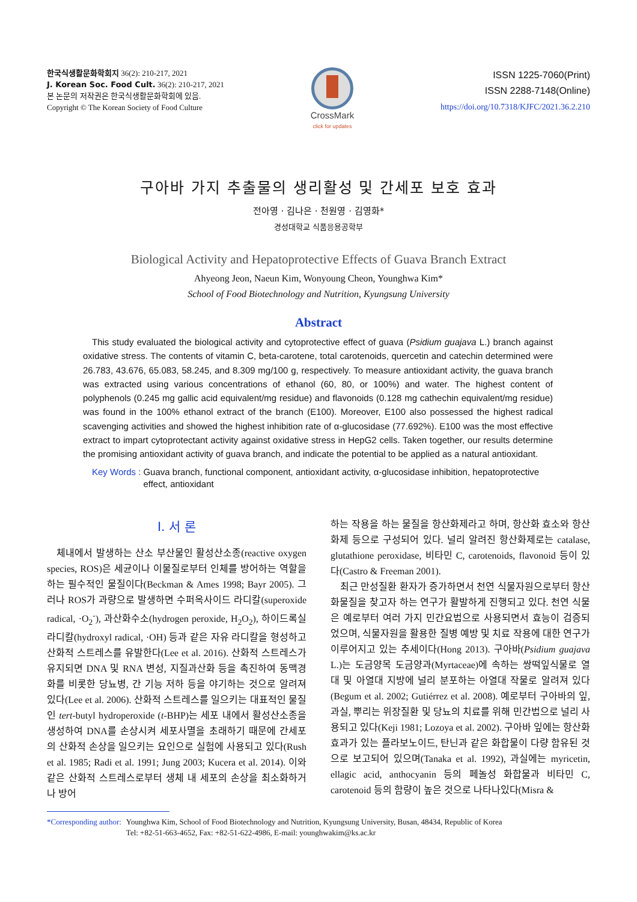한국식생활문화학회지 36(2): 210-217, 2021
J. Korean Soc. Food Cult. 36(2): 210-217, 2021
본 논문의 저작권은 한국식생활문화학회에 있음.
Copyright © The Korean Society of Food Culture
CrossMark
click for updates
ISSN 1225-7060(Print)
ISSN 2288-7148(Online)
https://doi.org/10.7318/KJFC/2021.36.2.210
구아바 가지 추출물의 생리활성 및 간세포 보호 효과
전아영 · 김나은 · 천원영 · 김영화*
경성대학교 식품응용공학부
Biological Activity and Hepatoprotective Effects of Guava Branch Extract
Ahyeong Jeon, Naeun Kim, Wonyoung Cheon, Younghwa Kim*
School of Food Biotechnology and Nutrition, Kyungsung University
Abstract
This study evaluated the biological activity and cytoprotective effect of guava (Psidium guajava L.) branch against oxidative stress. The contents of vitamin C, beta-carotene, total carotenoids, quercetin and catechin determined were 26.783, 43.676, 65.083, 58.245, and 8.309 mg/100 g, respectively. To measure antioxidant activity, the guava branch was extracted using various concentrations of ethanol (60, 80, or 100%) and water. The highest content of polyphenols (0.245 mg gallic acid equivalent/mg residue) and flavonoids (0.128 mg cathechin equivalent/mg residue) was found in the 100% ethanol extract of the branch (E100). Moreover, E100 also possessed the highest radical scavenging activities and showed the highest inhibition rate of α-glucosidase (77.692%). E100 was the most effective extract to impart cytoprotectant activity against oxidative stress in HepG2 cells. Taken together, our results determine the promising antioxidant activity of guava branch, and indicate the potential to be applied as a natural antioxidant.
Key Words : Guava branch, functional component, antioxidant activity, α-glucosidase inhibition, hepatoprotective effect, antioxidant
I. 서 론
체내에서 발생하는 산소 부산물인 활성산소종(reactive oxygen species, ROS)은 세균이나 이물질로부터 인체를 방어하는 역할을 하는 필수적인 물질이다(Beckman & Ames 1998; Bayr 2005). 그러나 ROS가 과량으로 발생하면 수퍼옥사이드 라디칼(superoxide radical, ·O<sub>2</sub><sup>-</sup>), 과산화수소(hydrogen peroxide, H<sub>2</sub>O<sub>2</sub>), 하이드록실 라디칼(hydroxyl radical, ·OH) 등과 같은 자유 라디칼을 형성하고 산화적 스트레스를 유발한다(Lee et al. 2016). 산화적 스트레스가 유지되면 DNA 및 RNA 변성, 지질과산화 등을 촉진하여 동맥경화를 비롯한 당뇨병, 간 기능 저하 등을 야기하는 것으로 알려져 있다(Lee et al. 2006). 산화적 스트레스를 일으키는 대표적인 물질인 tert-butyl hydroperoxide (t-BHP)는 세포 내에서 활성산소종을 생성하여 DNA를 손상시켜 세포사멸을 초래하기 때문에 간세포의 산화적 손상을 일으키는 요인으로 실험에 사용되고 있다(Rush et al. 1985; Radi et al. 1991; Jung 2003; Kucera et al. 2014). 이와 같은 산화적 스트레스로부터 생체 내 세포의 손상을 최소화하거나 방어
하는 작용을 하는 물질을 항산화제라고 하며, 항산화 효소와 항산화제 등으로 구성되어 있다. 널리 알려진 항산화제로는 catalase, glutathione peroxidase, 비타민 C, carotenoids, flavonoid 등이 있다(Castro & Freeman 2001).
최근 만성질환 환자가 증가하면서 천연 식물자원으로부터 항산화물질을 찾고자 하는 연구가 활발하게 진행되고 있다. 천연 식물은 예로부터 여러 가지 민간요법으로 사용되면서 효능이 검증되었으며, 식물자원을 활용한 질병 예방 및 치료 작용에 대한 연구가 이루어지고 있는 추세이다(Hong 2013). 구아바(Psidium guajava L.)는 도금양목 도금양과(Myrtaceae)에 속하는 쌍떡잎식물로 열대 및 아열대 지방에 널리 분포하는 아열대 작물로 알려져 있다(Begum et al. 2002; Gutiérrez et al. 2008). 예로부터 구아바의 잎, 과실, 뿌리는 위장질환 및 당뇨의 치료를 위해 민간법으로 널리 사용되고 있다(Keji 1981; Lozoya et al. 2002). 구아바 잎에는 항산화 효과가 있는 플라보노이드, 탄닌과 같은 화합물이 다량 함유된 것으로 보고되어 있으며(Tanaka et al. 1992), 과실에는 myricetin, ellagic acid, anthocyanin 등의 페놀성 화합물과 비타민 C, carotenoid 등의 함량이 높은 것으로 나타나있다(Misra &
*Corresponding author: Younghwa Kim, School of Food Biotechnology and Nutrition, Kyungsung University, Busan, 48434, Republic of Korea
Tel: +82-51-663-4652, Fax: +82-51-622-4986, E-mail: younghwakim@ks.ac.kr